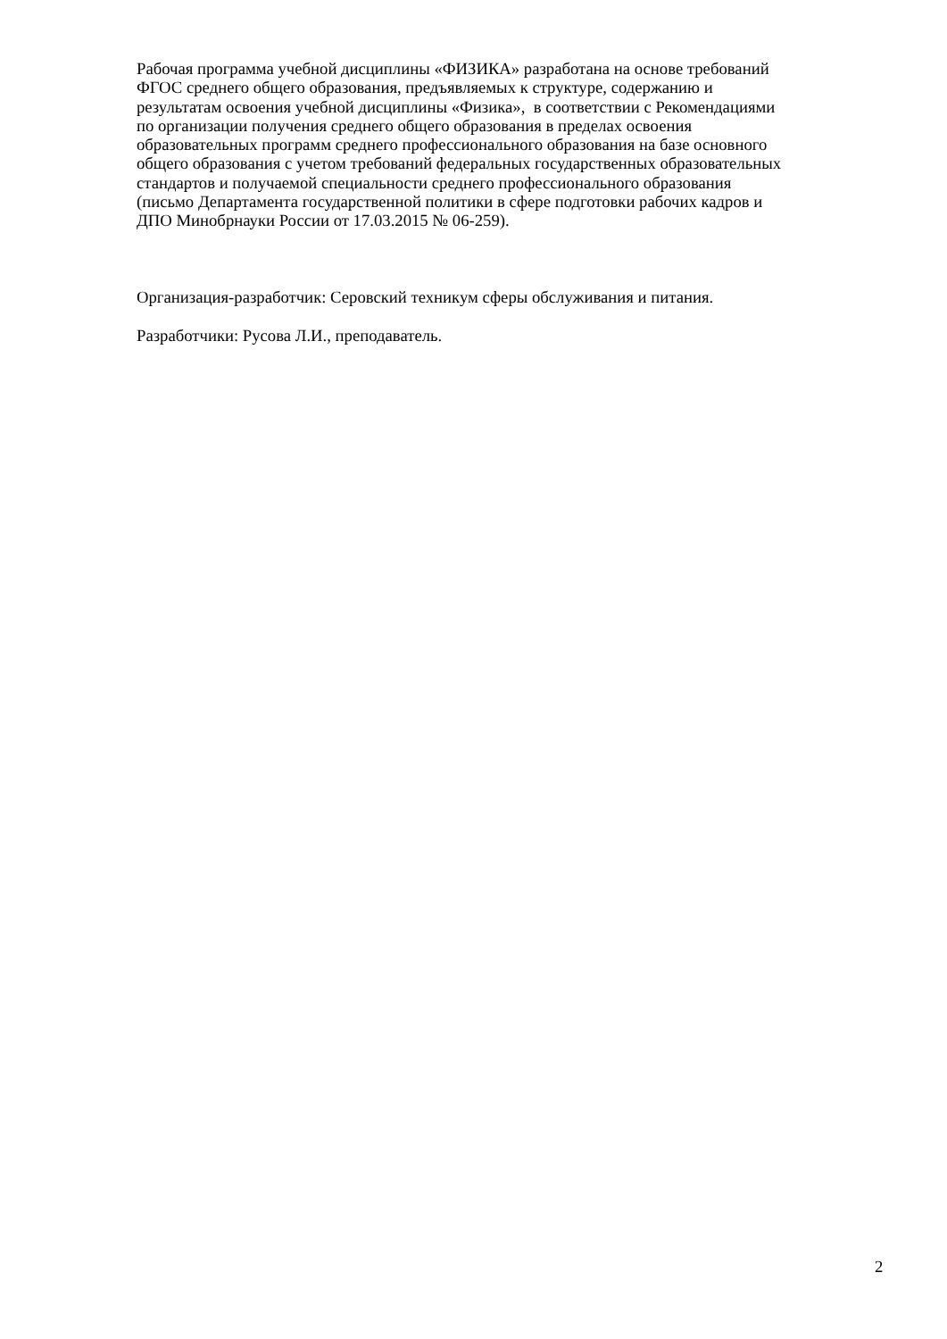Рабочая программа учебной дисциплины «ФИЗИКА» разработана на основе требований
ФГОС среднего общего образования, предъявляемых к структуре, содержанию и
результатам освоения учебной дисциплины «Физика», в соответствии с Рекомендациями
по организации получения среднего общего образования в пределах освоения
образовательных программ среднего профессионального образования на базе основного
общего образования с учетом требований федеральных государственных образовательных
стандартов и получаемой специальности среднего профессионального образования
(письмо Департамента государственной политики в сфере подготовки рабочих кадров и
ДПО Минобрнауки России от 17.03.2015 № 06-259).
Организация-разработчик: Серовский техникум сферы обслуживания и питания.
Разработчики: Русова Л.И., преподаватель.
2